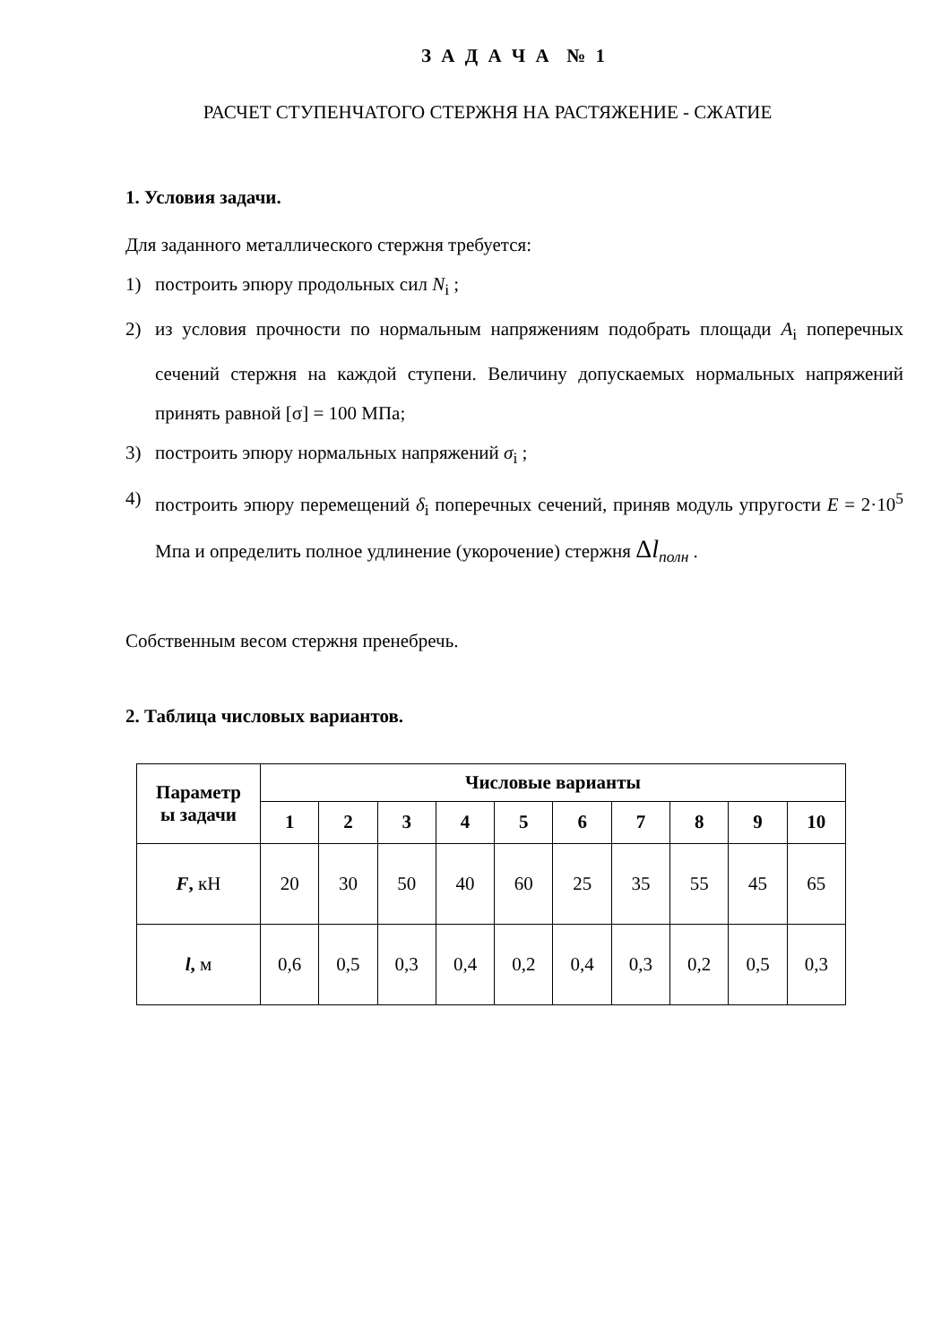З А Д А Ч А № 1
РАСЧЕТ СТУПЕНЧАТОГО СТЕРЖНЯ НА РАСТЯЖЕНИЕ - СЖАТИЕ
1. Условия задачи.
Для заданного металлического стержня требуется:
1) построить эпюру продольных сил N<sub>i</sub> ;
2) из условия прочности по нормальным напряжениям подобрать площади A<sub>i</sub> поперечных сечений стержня на каждой ступени. Величину допускаемых нормальных напряжений принять равной [σ] = 100 МПа;
3) построить эпюру нормальных напряжений σ<sub>i</sub> ;
4) построить эпюру перемещений δ<sub>i</sub> поперечных сечений, приняв модуль упругости E = 2·10<sup>5</sup> Мпа и определить полное удлинение (укорочение) стержня Δl<sub>полн</sub> .
Собственным весом стержня пренебречь.
2. Таблица числовых вариантов.
| Параметр ы задачи | Числовые варианты | | | | | | | | | |
| --- | --- | --- | --- | --- | --- | --- | --- | --- | --- | --- |
| | 1 | 2 | 3 | 4 | 5 | 6 | 7 | 8 | 9 | 10 |
| F , кН | 20 | 30 | 50 | 40 | 60 | 25 | 35 | 55 | 45 | 65 |
| l , м | 0,6 | 0,5 | 0,3 | 0,4 | 0,2 | 0,4 | 0,3 | 0,2 | 0,5 | 0,3 |